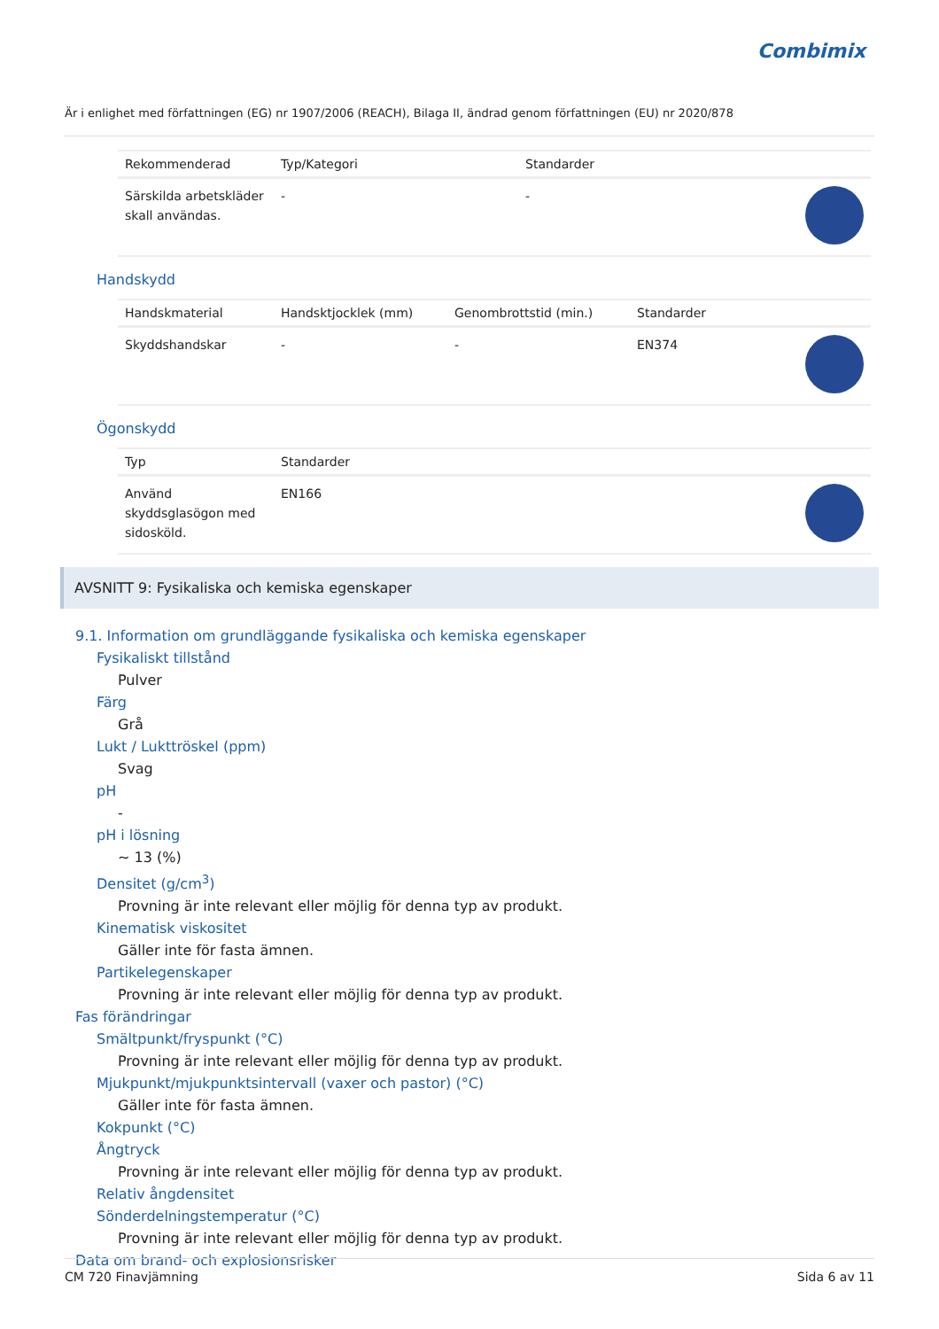Combimix
Är i enlighet med författningen (EG) nr 1907/2006 (REACH), Bilaga II, ändrad genom författningen (EU) nr 2020/878
| Rekommenderad | Typ/Kategori | Standarder | |
| --- | --- | --- | --- |
| Särskilda arbetskläder skall användas. | - | - | |
Handskydd
| Handskmaterial | Handsktjocklek (mm) | Genombrottstid (min.) | Standarder | |
| --- | --- | --- | --- | --- |
| Skyddshandskar | - | - | EN374 | |
Ögonskydd
| Typ | Standarder | |
| --- | --- | --- |
| Använd skyddsglasögon med sidosköld. | EN166 | |
AVSNITT 9: Fysikaliska och kemiska egenskaper
9.1. Information om grundläggande fysikaliska och kemiska egenskaper
Fysikaliskt tillstånd
Pulver
Färg
Grå
Lukt / Lukttröskel (ppm)
Svag
pH
-
pH i lösning
~ 13 (%)
Densitet (g/cm<sup>3</sup>)
Provning är inte relevant eller möjlig för denna typ av produkt.
Kinematisk viskositet
Gäller inte för fasta ämnen.
Partikelegenskaper
Provning är inte relevant eller möjlig för denna typ av produkt.
Fas förändringar
Smältpunkt/fryspunkt (°C)
Provning är inte relevant eller möjlig för denna typ av produkt.
Mjukpunkt/mjukpunktsintervall (vaxer och pastor) (°C)
Gäller inte för fasta ämnen.
Kokpunkt (°C)
Ångtryck
Provning är inte relevant eller möjlig för denna typ av produkt.
Relativ ångdensitet
Sönderdelningstemperatur (°C)
Provning är inte relevant eller möjlig för denna typ av produkt.
Data om brand- och explosionsrisker
CM 720 Finavjämning Sida 6 av 11